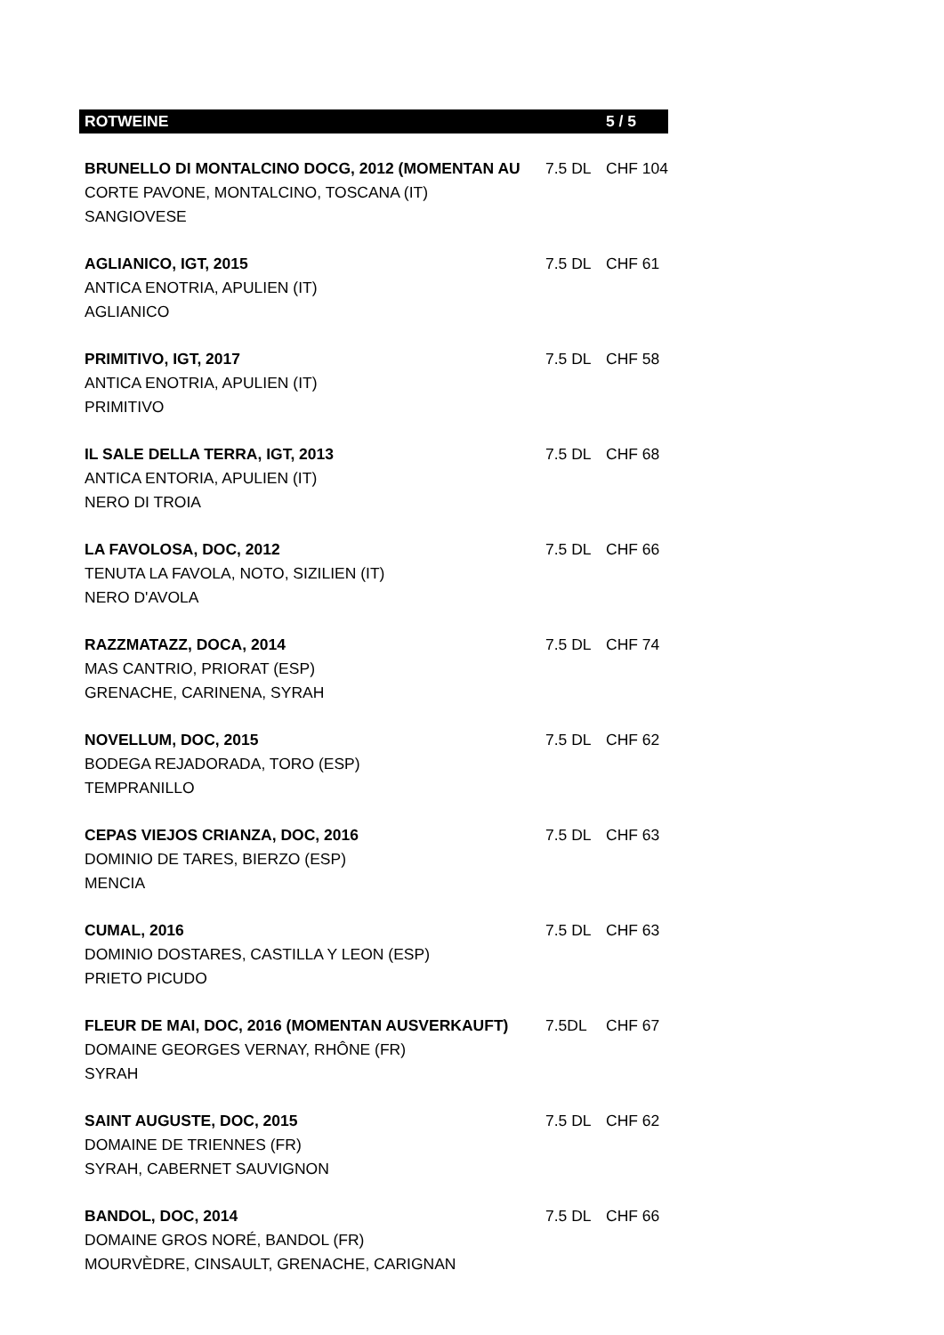| ROTWEINE | | 5 / 5 |
| BRUNELLO DI MONTALCINO DOCG, 2012 (MOMENTAN AU | 7.5 DL | CHF 104 |
| CORTE PAVONE, MONTALCINO, TOSCANA (IT) | | |
| SANGIOVESE | | |
| AGLIANICO, IGT, 2015 | 7.5 DL | CHF 61 |
| ANTICA ENOTRIA, APULIEN (IT) | | |
| AGLIANICO | | |
| PRIMITIVO, IGT, 2017 | 7.5 DL | CHF 58 |
| ANTICA ENOTRIA, APULIEN (IT) | | |
| PRIMITIVO | | |
| IL SALE DELLA TERRA, IGT, 2013 | 7.5 DL | CHF 68 |
| ANTICA ENTORIA, APULIEN (IT) | | |
| NERO DI TROIA | | |
| LA FAVOLOSA, DOC, 2012 | 7.5 DL | CHF 66 |
| TENUTA LA FAVOLA, NOTO, SIZILIEN (IT) | | |
| NERO D'AVOLA | | |
| RAZZMATAZZ, DOCA, 2014 | 7.5 DL | CHF 74 |
| MAS CANTRIO, PRIORAT (ESP) | | |
| GRENACHE, CARINENA, SYRAH | | |
| NOVELLUM, DOC, 2015 | 7.5 DL | CHF 62 |
| BODEGA REJADORADA, TORO (ESP) | | |
| TEMPRANILLO | | |
| CEPAS VIEJOS CRIANZA, DOC, 2016 | 7.5 DL | CHF 63 |
| DOMINIO DE TARES, BIERZO (ESP) | | |
| MENCIA | | |
| CUMAL, 2016 | 7.5 DL | CHF 63 |
| DOMINIO DOSTARES, CASTILLA Y LEON (ESP) | | |
| PRIETO PICUDO | | |
| FLEUR DE MAI, DOC, 2016 (MOMENTAN AUSVERKAUFT) | 7.5DL | CHF 67 |
| DOMAINE GEORGES VERNAY, RHÔNE (FR) | | |
| SYRAH | | |
| SAINT AUGUSTE, DOC, 2015 | 7.5 DL | CHF 62 |
| DOMAINE DE TRIENNES (FR) | | |
| SYRAH, CABERNET SAUVIGNON | | |
| BANDOL, DOC, 2014 | 7.5 DL | CHF 66 |
| DOMAINE GROS NORÉ, BANDOL (FR) | | |
| MOURVÈDRE, CINSAULT, GRENACHE, CARIGNAN | | |